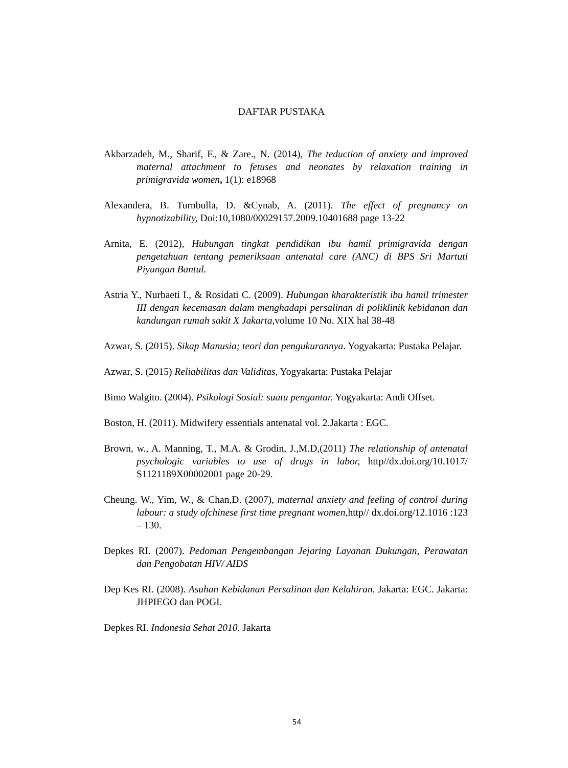DAFTAR PUSTAKA
Akbarzadeh, M., Sharif, F., & Zare., N. (2014), The teduction of anxiety and improved maternal attachment to fetuses and neonates by relaxation training in primigravida women, 1(1): e18968
Alexandera, B. Turnbulla, D. &Cynab, A. (2011). The effect of pregnancy on hypnotizability, Doi:10,1080/00029157.2009.10401688 page 13-22
Arnita, E. (2012), Hubungan tingkat pendidikan ibu hamil primigravida dengan pengetahuan tentang pemeriksaan antenatal care (ANC) di BPS Sri Martuti Piyungan Bantul.
Astria Y., Nurbaeti I., & Rosidati C. (2009). Hubungan kharakteristik ibu hamil trimester III dengan kecemasan dalam menghadapi persalinan di poliklinik kebidanan dan kandungan rumah sakit X Jakarta, volume 10 No. XIX hal 38-48
Azwar, S. (2015). Sikap Manusia; teori dan pengukurannya. Yogyakarta: Pustaka Pelajar.
Azwar, S. (2015) Reliabilitas dan Validitas, Yogyakarta: Pustaka Pelajar
Bimo Walgito. (2004). Psikologi Sosial: suatu pengantar. Yogyakarta: Andi Offset.
Boston, H. (2011). Midwifery essentials antenatal vol. 2.Jakarta : EGC.
Brown, w., A. Manning, T., M.A. & Grodin, J.,M.D,(2011) The relationship of antenatal psychologic variables to use of drugs in labor, http//dx.doi.org/10.1017/ S1121189X00002001 page 20-29.
Cheung. W., Yim, W., & Chan,D. (2007), maternal anxiety and feeling of control during labour: a study ofchinese first time pregnant women, http// dx.doi.org/12.1016 :123 – 130.
Depkes RI. (2007). Pedoman Pengembangan Jejaring Layanan Dukungan, Perawatan dan Pengobatan HIV/ AIDS
Dep Kes RI. (2008). Asuhan Kebidanan Persalinan dan Kelahiran. Jakarta: EGC. Jakarta: JHPIEGO dan POGI.
Depkes RI. Indonesia Sehat 2010. Jakarta
54